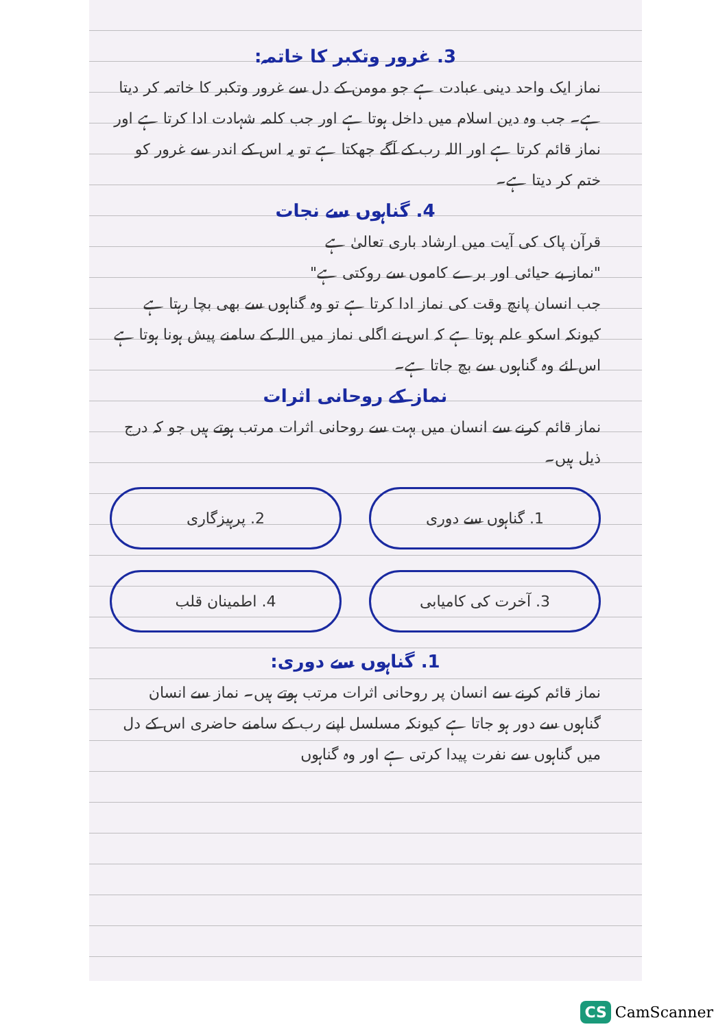3. غرور وتکبر کا خاتمہ:
نماز ایک واحد دینی عبادت ہے جو مومن کے دل سے غرور وتکبر کا خاتمہ کر دیتا ہے۔ جب وہ دین اسلام میں داخل ہوتا ہے اور جب کلمہ شہادت ادا کرتا ہے اور نماز قائم کرتا ہے اور اللہ رب کے آگے جھکتا ہے تو یہ اس کے اندر سے غرور کو ختم کر دیتا ہے۔
4. گناہوں سے نجات
قرآن پاک کی آیت میں ارشاد باری تعالیٰ ہے
"نماز بے حیائی اور برے کاموں سے روکتی ہے"
جب انسان پانچ وقت کی نماز ادا کرتا ہے تو وہ گناہوں سے بھی بچا رہتا ہے کیونکہ اسکو علم ہوتا ہے کہ اس نے اگلی نماز میں اللہ کے سامنے پیش ہونا ہوتا ہے اس لئے وہ گناہوں سے بچ جاتا ہے۔
نماز کے روحانی اثرات
نماز قائم کرنے سے انسان میں بہت سے روحانی اثرات مرتب ہوتے ہیں جو کہ درج ذیل ہیں۔
1. گناہوں سے دوری
2. پرہیزگاری
3. آخرت کی کامیابی
4. اطمینان قلب
1. گناہوں سے دوری:
نماز قائم کرنے سے انسان پر روحانی اثرات مرتب ہوتے ہیں۔ نماز سے انسان گناہوں سے دور ہو جاتا ہے کیونکہ مسلسل اپنے رب کے سامنے حاضری اس کے دل میں گناہوں سے نفرت پیدا کرتی ہے اور وہ گناہوں
CS CamScanner